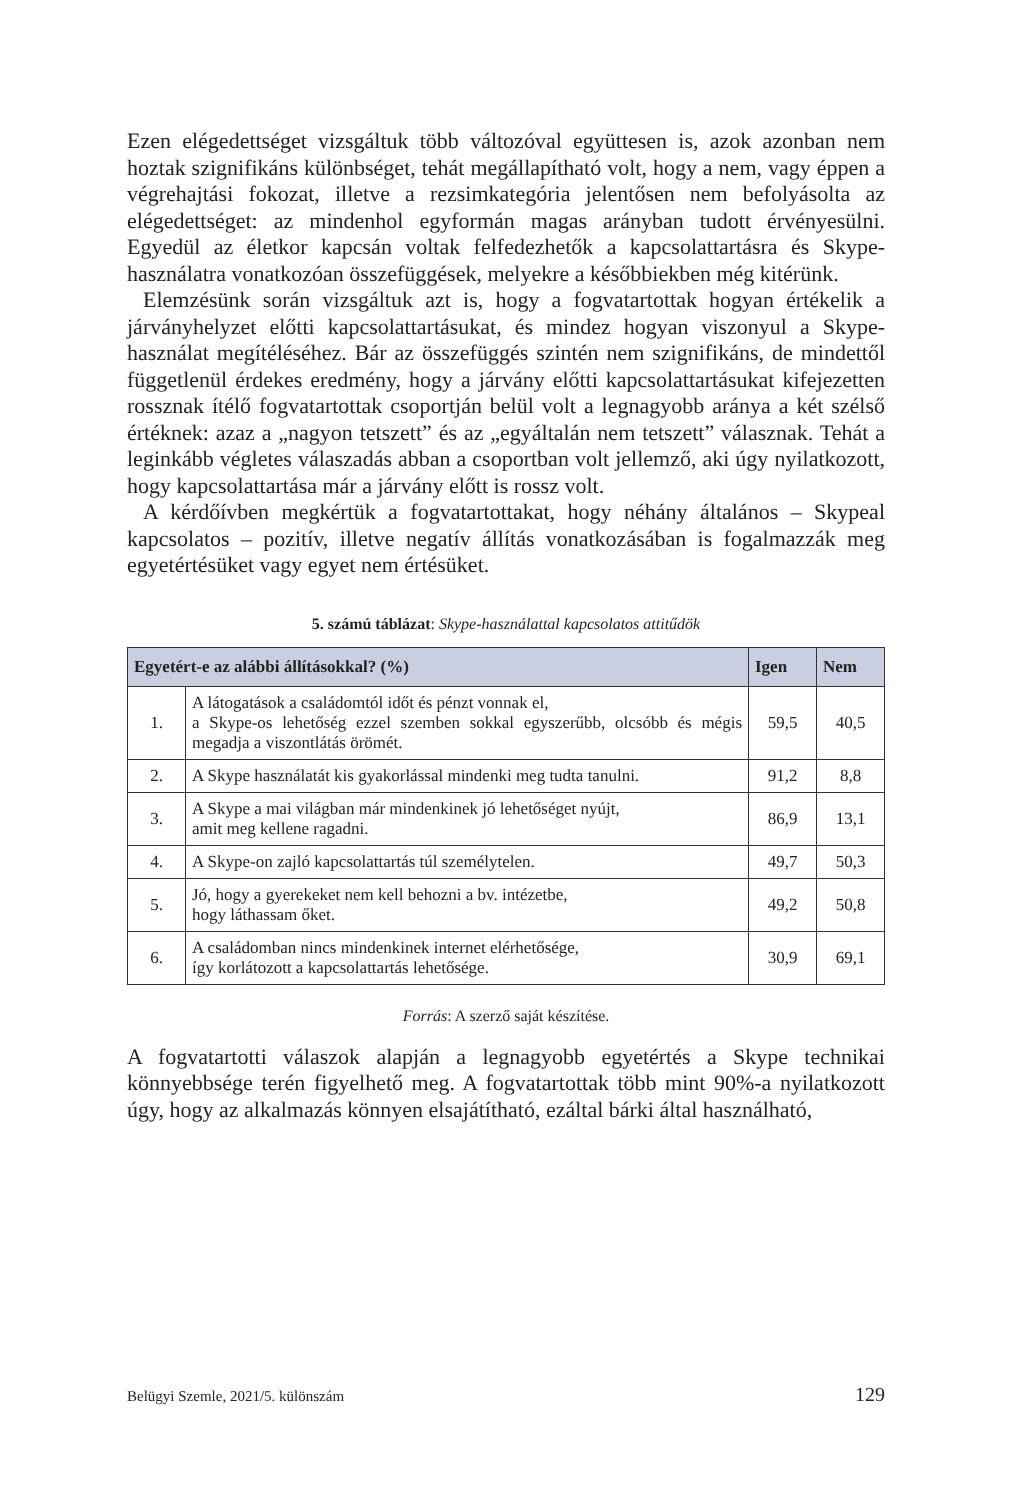Ezen elégedettséget vizsgáltuk több változóval együttesen is, azok azonban nem hoztak szignifikáns különbséget, tehát megállapítható volt, hogy a nem, vagy éppen a végrehajtási fokozat, illetve a rezsimkategória jelentősen nem befolyásolta az elégedettséget: az mindenhol egyformán magas arányban tudott érvényesülni. Egyedül az életkor kapcsán voltak felfedezhetők a kapcsolattartásra és Skype-használatra vonatkozóan összefüggések, melyekre a későbbiekben még kitérünk.
Elemzésünk során vizsgáltuk azt is, hogy a fogvatartottak hogyan értékelik a járványhelyzet előtti kapcsolattartásukat, és mindez hogyan viszonyul a Skype-használat megítéléséhez. Bár az összefüggés szintén nem szignifikáns, de mindettől függetlenül érdekes eredmény, hogy a járvány előtti kapcsolattartásukat kifejezetten rossznak ítélő fogvatartottak csoportján belül volt a legnagyobb aránya a két szélső értéknek: azaz a „nagyon tetszett” és az „egyáltalán nem tetszett” válasznak. Tehát a leginkább végletes válaszadás abban a csoportban volt jellemző, aki úgy nyilatkozott, hogy kapcsolattartása már a járvány előtt is rossz volt.
A kérdőívben megkértük a fogvatartottakat, hogy néhány általános – Skypeal kapcsolatos – pozitív, illetve negatív állítás vonatkozásában is fogalmazzák meg egyetértésüket vagy egyet nem értésüket.
5. számú táblázat: Skype-használattal kapcsolatos attitűdök
| Egyetért-e az alábbi állításokkal? (%) | | Igen | Nem |
| --- | --- | --- | --- |
| 1. | A látogatások a családomtól időt és pénzt vonnak el, a Skype-os lehetőség ezzel szemben sokkal egyszerűbb, olcsóbb és mégis megadja a viszontlátás örömét. | 59,5 | 40,5 |
| 2. | A Skype használatát kis gyakorlással mindenki meg tudta tanulni. | 91,2 | 8,8 |
| 3. | A Skype a mai világban már mindenkinek jó lehetőséget nyújt, amit meg kellene ragadni. | 86,9 | 13,1 |
| 4. | A Skype-on zajló kapcsolattartás túl személytelen. | 49,7 | 50,3 |
| 5. | Jó, hogy a gyerekeket nem kell behozni a bv. intézetbe, hogy láthassam őket. | 49,2 | 50,8 |
| 6. | A családomban nincs mindenkinek internet elérhetősége, így korlátozott a kapcsolattartás lehetősége. | 30,9 | 69,1 |
Forrás: A szerző saját készítése.
A fogvatartotti válaszok alapján a legnagyobb egyetértés a Skype technikai könnyebbsége terén figyelhető meg. A fogvatartottak több mint 90%-a nyilatkozott úgy, hogy az alkalmazás könnyen elsajátítható, ezáltal bárki által használható,
Belügyi Szemle, 2021/5. különszám 129